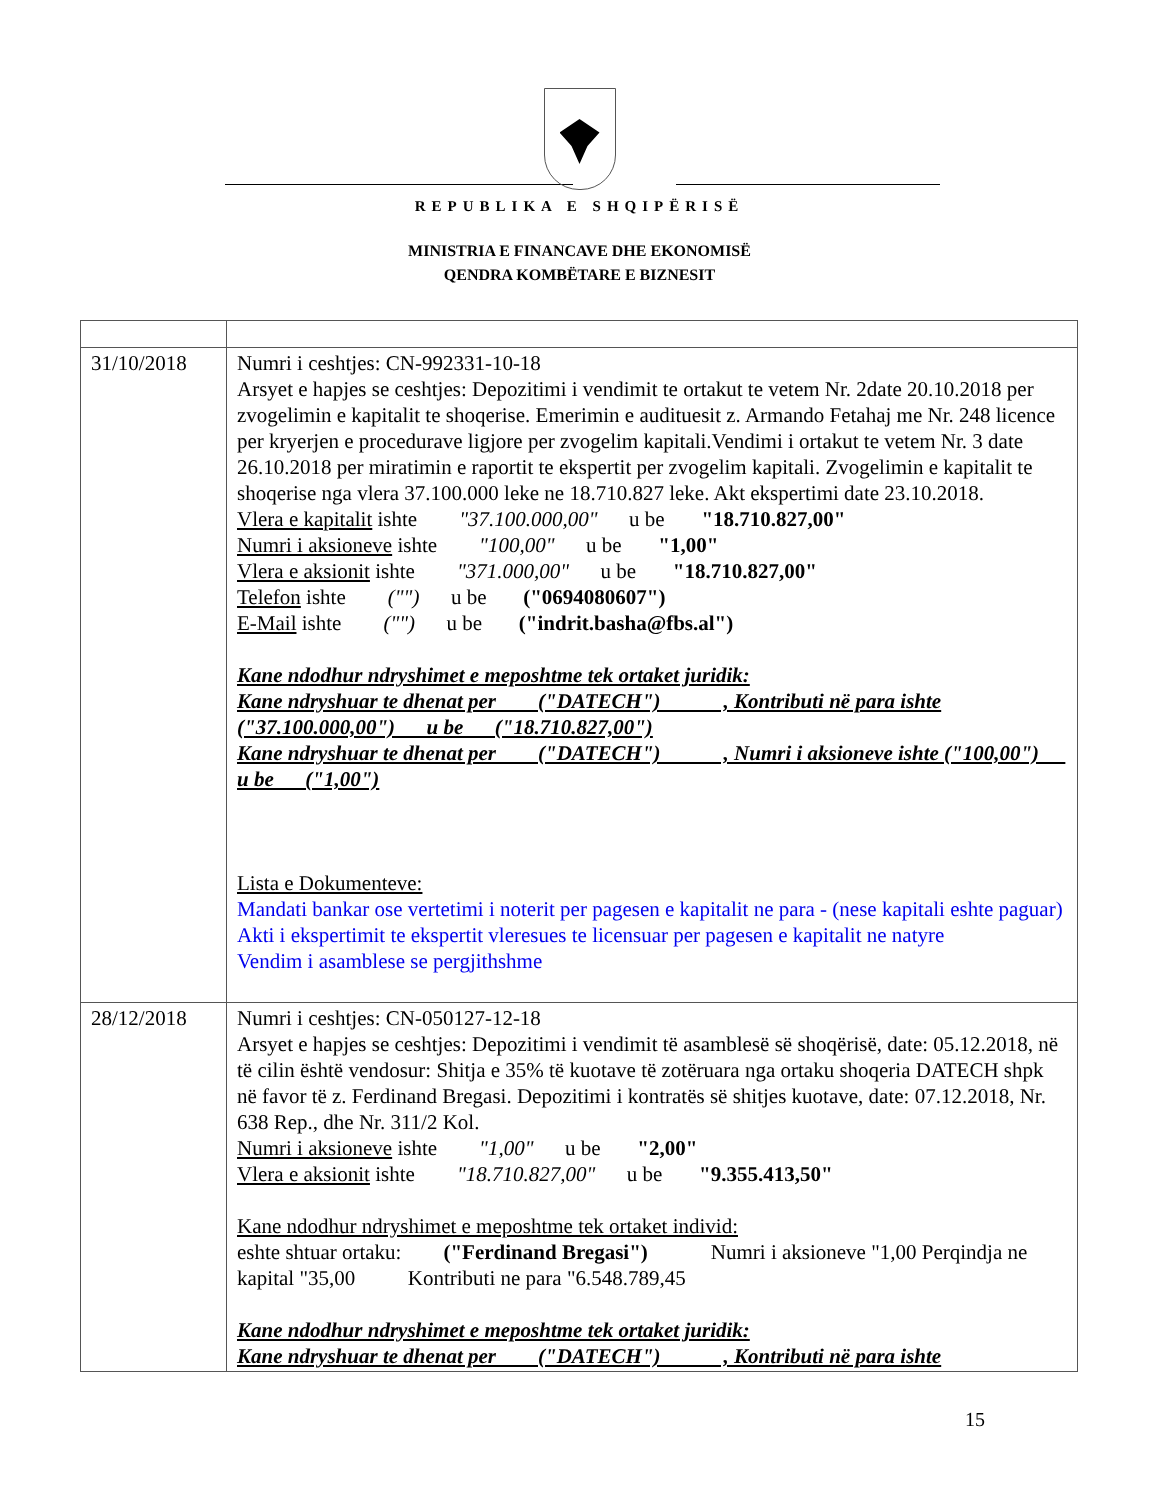REPUBLIKA E SHQIPËRISË
MINISTRIA E FINANCAVE DHE EKONOMISË
QENDRA KOMBËTARE E BIZNESIT
| 31/10/2018 | Numri i ceshtjes: CN-992331-10-18 Arsyet e hapjes se ceshtjes: Depozitimi i vendimit te ortakut te vetem Nr. 2date 20.10.2018 per zvogelimin e kapitalit te shoqerise. Emerimin e audituesit z. Armando Fetahaj me Nr. 248 licence per kryerjen e procedurave ligjore per zvogelim kapitali.Vendimi i ortakut te vetem Nr. 3 date 26.10.2018 per miratimin e raportit te ekspertit per zvogelim kapitali. Zvogelimin e kapitalit te shoqerise nga vlera 37.100.000 leke ne 18.710.827 leke. Akt ekspertimi date 23.10.2018. Vlera e kapitalit ishte "37.100.000,00" u be "18.710.827,00" Numri i aksioneve ishte "100,00" u be "1,00" Vlera e aksionit ishte "371.000,00" u be "18.710.827,00" Telefon ishte ("") u be ("0694080607") E-Mail ishte ("") u be ("indrit.basha@fbs.al") Kane ndodhur ndryshimet e meposhtme tek ortaket juridik: Kane ndryshuar te dhenat per ("DATECH") , Kontributi në para ishte ("37.100.000,00") u be ("18.710.827,00") Kane ndryshuar te dhenat per ("DATECH") , Numri i aksioneve ishte ("100,00") u be ("1,00") Lista e Dokumenteve: Mandati bankar ose vertetimi i noterit per pagesen e kapitalit ne para - (nese kapitali eshte paguar) Akti i ekspertimit te ekspertit vleresues te licensuar per pagesen e kapitalit ne natyre Vendim i asamblese se pergjithshme |
| 28/12/2018 | Numri i ceshtjes: CN-050127-12-18 Arsyet e hapjes se ceshtjes: Depozitimi i vendimit të asamblesë së shoqërisë, date: 05.12.2018, në të cilin është vendosur: Shitja e 35% të kuotave të zotëruara nga ortaku shoqeria DATECH shpk në favor të z. Ferdinand Bregasi. Depozitimi i kontratës së shitjes kuotave, date: 07.12.2018, Nr. 638 Rep., dhe Nr. 311/2 Kol. Numri i aksioneve ishte "1,00" u be "2,00" Vlera e aksionit ishte "18.710.827,00" u be "9.355.413,50" Kane ndodhur ndryshimet e meposhtme tek ortaket individ: eshte shtuar ortaku: ("Ferdinand Bregasi") Numri i aksioneve "1,00 Perqindja ne kapital "35,00 Kontributi ne para "6.548.789,45 Kane ndodhur ndryshimet e meposhtme tek ortaket juridik: Kane ndryshuar te dhenat per ("DATECH") , Kontributi në para ishte |
15